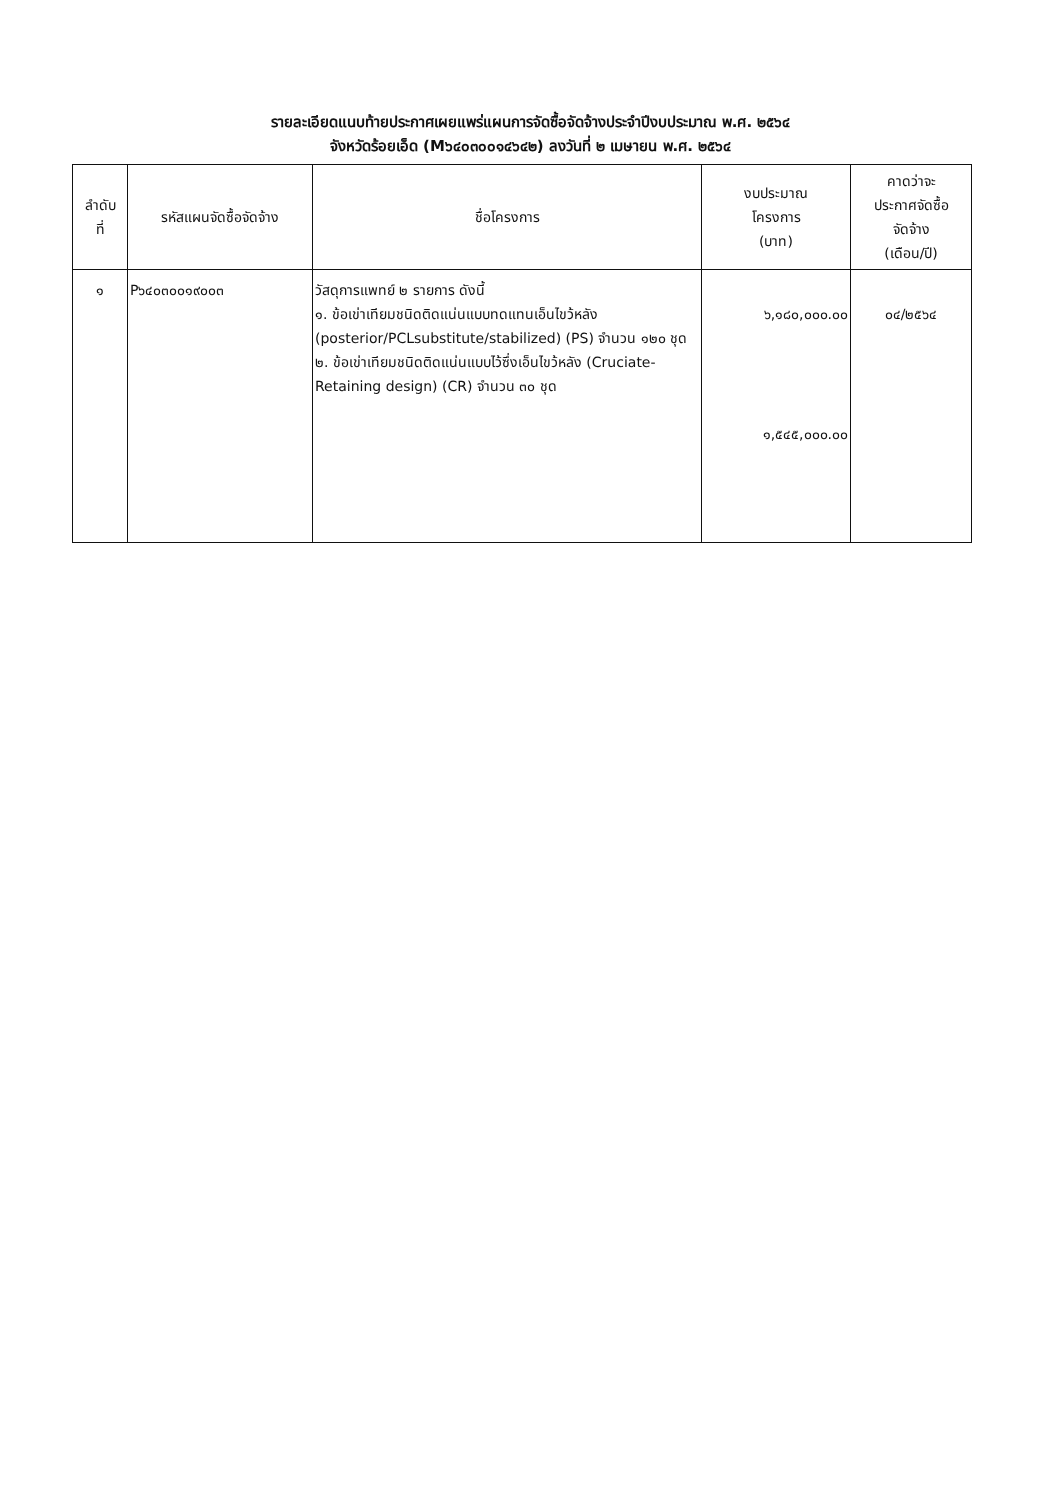รายละเอียดแนบท้ายประกาศเผยแพร่แผนการจัดซื้อจัดจ้างประจำปีงบประมาณ พ.ศ. ๒๕๖๔
จังหวัดร้อยเอ็ด (M๖๔๐๓๐๐๑๔๖๔๒) ลงวันที่ ๒ เมษายน พ.ศ. ๒๕๖๔
| ลำดับ ที่ | รหัสแผนจัดซื้อจัดจ้าง | ชื่อโครงการ | งบประมาณ โครงการ (บาท) | คาดว่าจะ ประกาศจัดซื้อ จัดจ้าง (เดือน/ปี) |
| --- | --- | --- | --- | --- |
| ๑ | P๖๔๐๓๐๐๑๙๐๐๓ | วัสดุการแพทย์ ๒ รายการ ดังนี้ ๑. ข้อเข่าเทียมชนิดติดแน่นแบบทดแทนเอ็นไขว้หลัง (posterior/PCLsubstitute/stabilized) (PS) จำนวน ๑๒๐ ชุด ๒. ข้อเข่าเทียมชนิดติดแน่นแบบไว้ซึ่งเอ็นไขว้หลัง (Cruciate-Retaining design) (CR) จำนวน ๓๐ ชุด | ๖,๑๘๐,๐๐๐.๐๐ ๑,๕๔๕,๐๐๐.๐๐ | ๐๔/๒๕๖๔ |